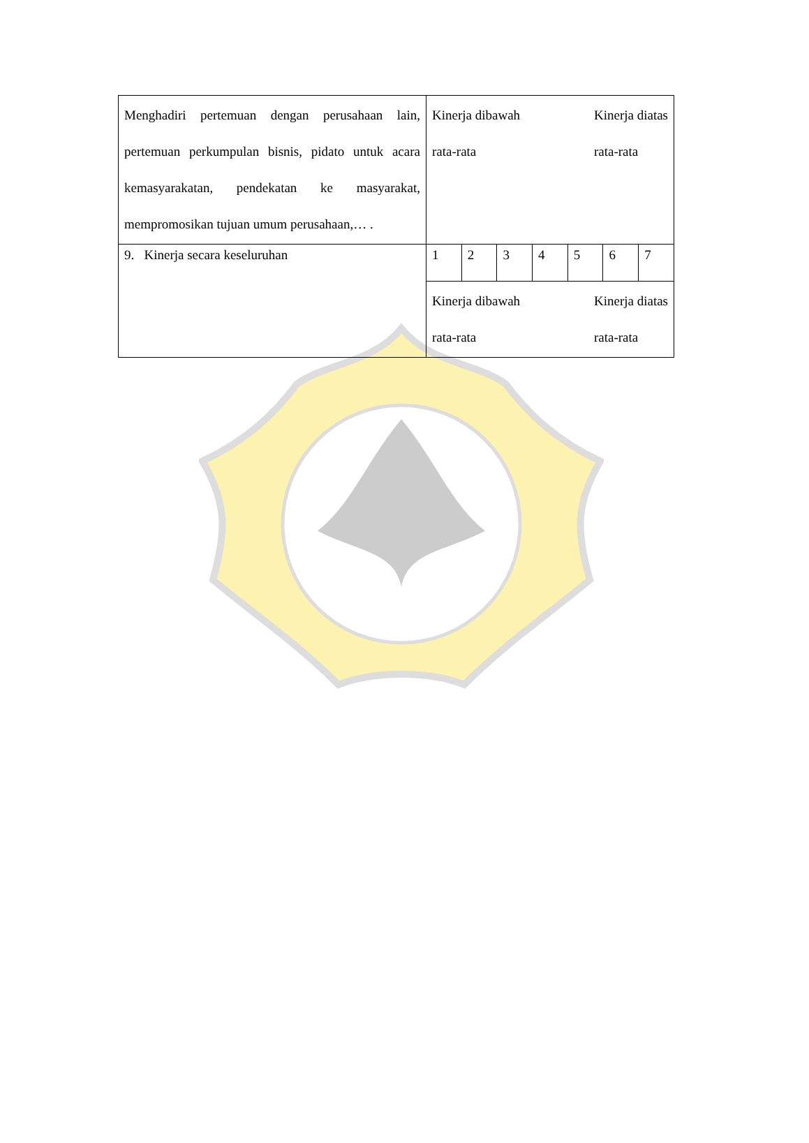| Menghadiri pertemuan dengan perusahaan lain, pertemuan perkumpulan bisnis, pidato untuk acara kemasyarakatan, pendekatan ke masyarakat, mempromosikan tujuan umum perusahaan,… . | Kinerja dibawah rata-rata Kinerja diatas rata-rata | | | | | | |
| 9. Kinerja secara keseluruhan | 1 | 2 | 3 | 4 | 5 | 6 | 7 |
| | Kinerja dibawah rata-rata Kinerja diatas rata-rata | | | | | | |